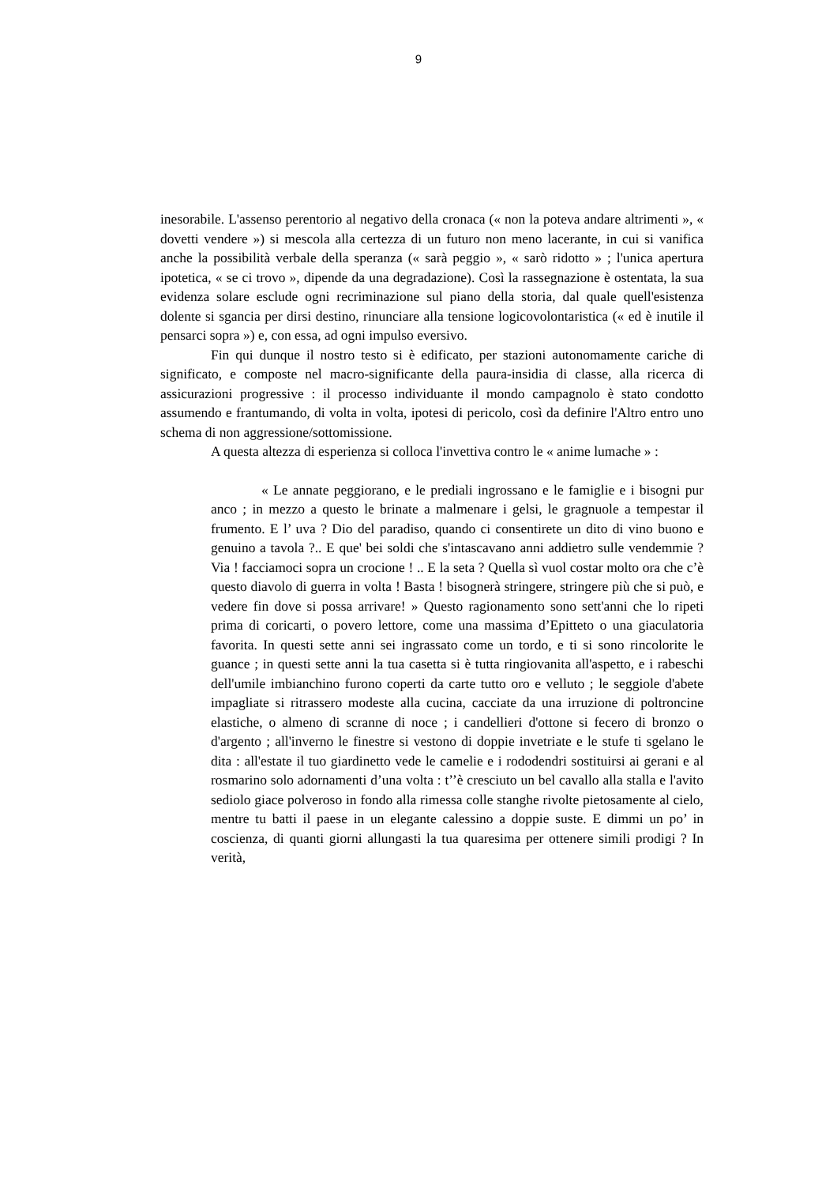9
inesorabile. L'assenso perentorio al negativo della cronaca (« non la poteva andare altrimenti », « dovetti vendere ») si mescola alla certezza di un futuro non meno lacerante, in cui si vanifica anche la possibilità verbale della speranza (« sarà peggio », « sarò ridotto » ; l'unica apertura ipotetica, « se ci trovo », dipende da una degradazione). Così la rassegnazione è ostentata, la sua evidenza solare esclude ogni recriminazione sul piano della storia, dal quale quell'esistenza dolente si sgancia per dirsi destino, rinunciare alla tensione logicovolontaristica (« ed è inutile il pensarci sopra ») e, con essa, ad ogni impulso eversivo.
Fin qui dunque il nostro testo si è edificato, per stazioni autonomamente cariche di significato, e composte nel macro-significante della paura-insidia di classe, alla ricerca di assicurazioni progressive : il processo individuante il mondo campagnolo è stato condotto assumendo e frantumando, di volta in volta, ipotesi di pericolo, così da definire l'Altro entro uno schema di non aggressione/sottomissione.
A questa altezza di esperienza si colloca l'invettiva contro le « anime lumache » :
« Le annate peggiorano, e le prediali ingrossano e le famiglie e i bisogni pur anco ; in mezzo a questo le brinate a malmenare i gelsi, le gragnuole a tempestar il frumento. E l’ uva ? Dio del paradiso, quando ci consentirete un dito di vino buono e genuino a tavola ?.. E que' bei soldi che s'intascavano anni addietro sulle vendemmie ? Via ! facciamoci sopra un crocione ! .. E la seta ? Quella sì vuol costar molto ora che c’è questo diavolo di guerra in volta ! Basta ! bisognerà stringere, stringere più che si può, e vedere fin dove si possa arrivare! » Questo ragionamento sono sett'anni che lo ripeti prima di coricarti, o povero lettore, come una massima d’Epitteto o una giaculatoria favorita. In questi sette anni sei ingrassato come un tordo, e ti si sono rincolorite le guance ; in questi sette anni la tua casetta si è tutta ringiovanita all'aspetto, e i rabeschi dell'umile imbianchino furono coperti da carte tutto oro e velluto ; le seggiole d'abete impagliate si ritrassero modeste alla cucina, cacciate da una irruzione di poltroncine elastiche, o almeno di scranne di noce ; i candellieri d'ottone si fecero di bronzo o d'argento ; all'inverno le finestre si vestono di doppie invetriate e le stufe ti sgelano le dita : all'estate il tuo giardinetto vede le camelie e i rododendri sostituirsi ai gerani e al rosmarino solo adornamenti d’una volta : t’’è cresciuto un bel cavallo alla stalla e l'avito sediolo giace polveroso in fondo alla rimessa colle stanghe rivolte pietosamente al cielo, mentre tu batti il paese in un elegante calessino a doppie suste. E dimmi un po’ in coscienza, di quanti giorni allungasti la tua quaresima per ottenere simili prodigi ? In verità,